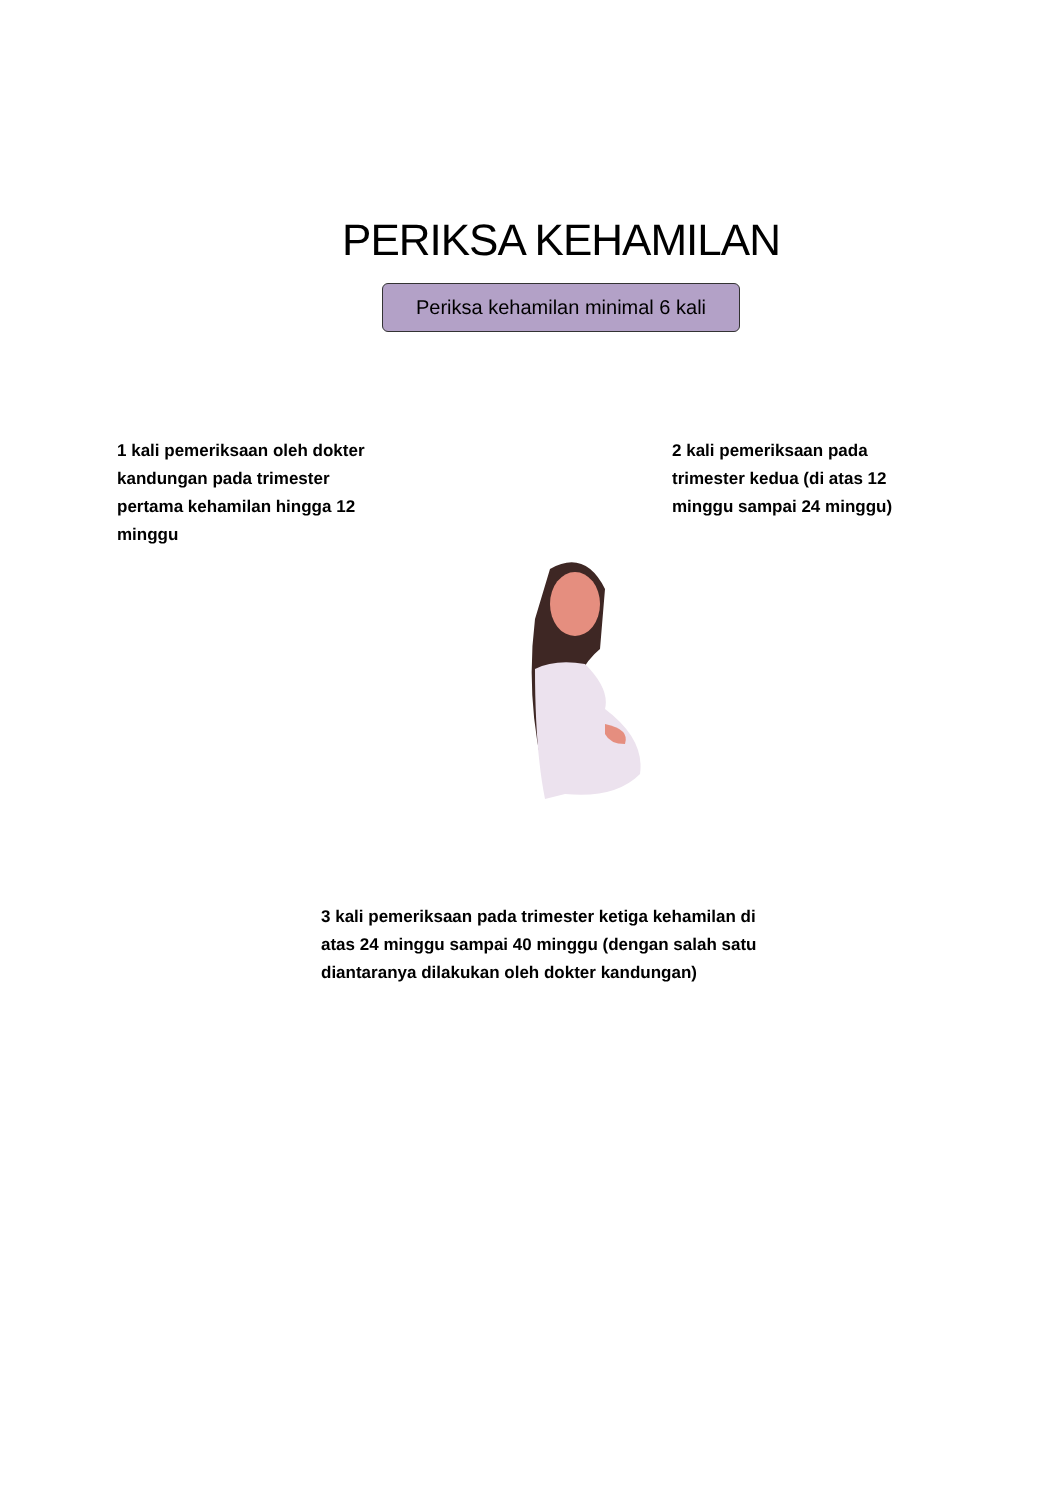PERIKSA KEHAMILAN
Periksa kehamilan minimal 6 kali
1 kali pemeriksaan oleh dokter kandungan pada trimester pertama kehamilan hingga 12 minggu
2 kali pemeriksaan pada trimester kedua (di atas 12 minggu sampai 24 minggu)
3 kali pemeriksaan pada trimester ketiga kehamilan di atas 24 minggu sampai 40 minggu (dengan salah satu diantaranya dilakukan oleh dokter kandungan)